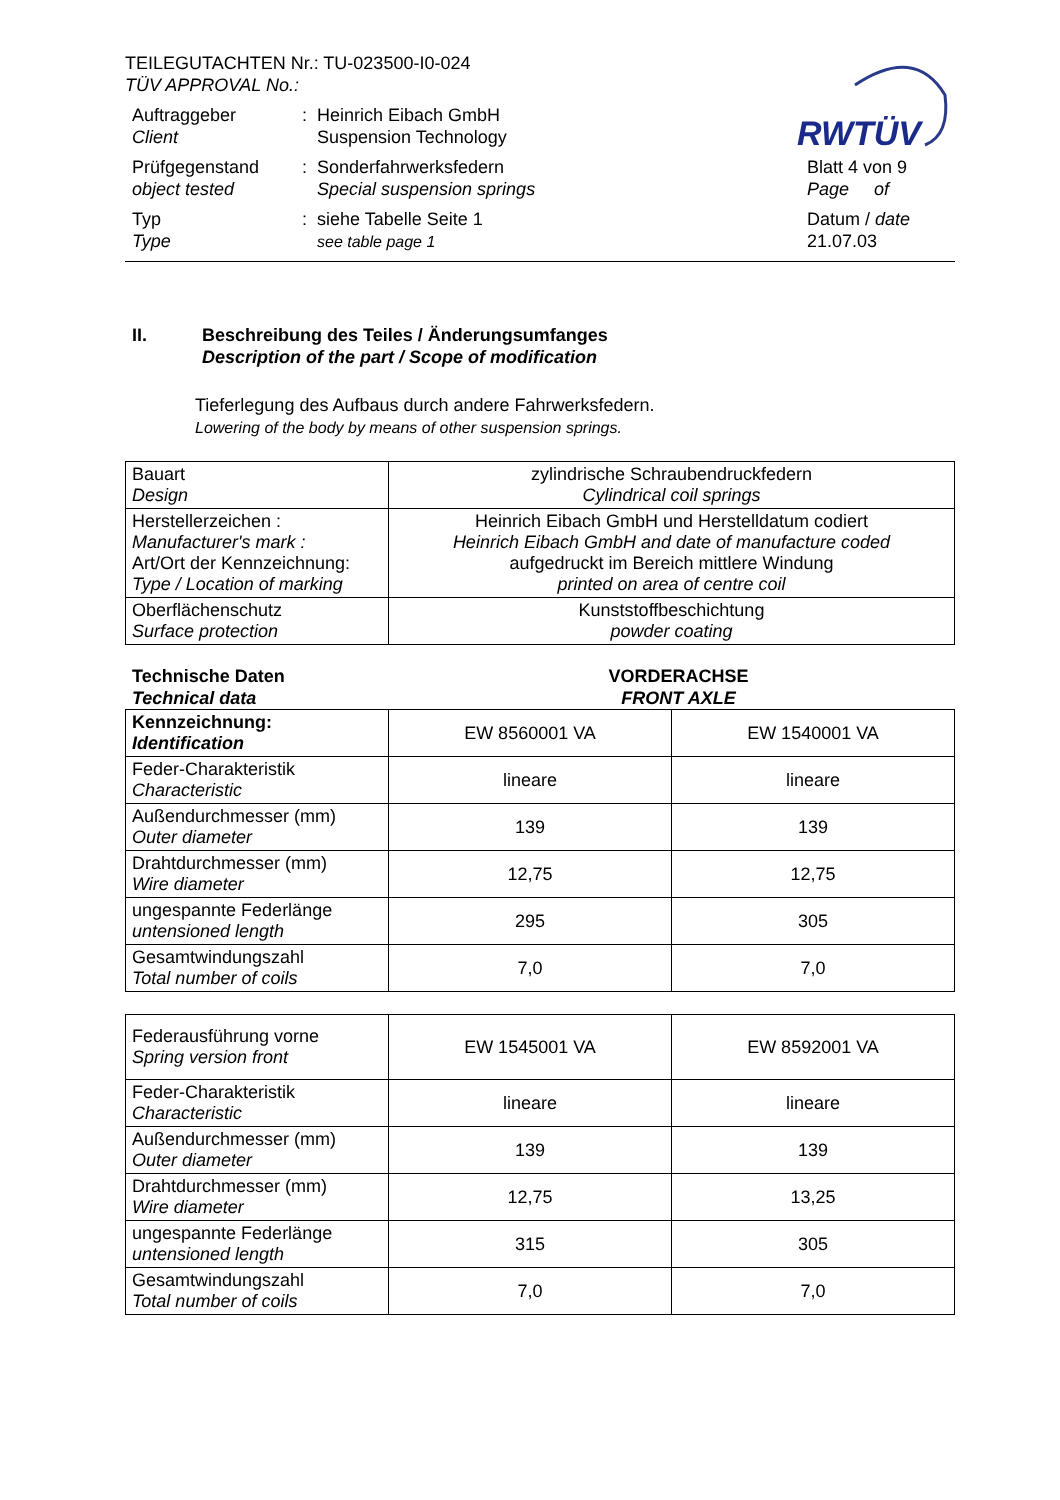RWTÜV
TEILEGUTACHTEN Nr.: TU-023500-I0-024
TÜV APPROVAL No.:
Auftraggeber
Client
: Heinrich Eibach GmbH
Suspension Technology
Prüfgegenstand
object tested
: Sonderfahrwerksfedern
Special suspension springs
Blatt 4 von 9
Page of
Typ
Type
: siehe Tabelle Seite 1
see table page 1
Datum / date
21.07.03
II. Beschreibung des Teiles / Änderungsumfanges
Description of the part / Scope of modification
Tieferlegung des Aufbaus durch andere Fahrwerksfedern.
Lowering of the body by means of other suspension springs.
| Bauart Design | zylindrische Schraubendruckfedern Cylindrical coil springs |
| Herstellerzeichen : Manufacturer's mark : Art/Ort der Kennzeichnung: Type / Location of marking | Heinrich Eibach GmbH und Herstelldatum codiert Heinrich Eibach GmbH and date of manufacture coded aufgedruckt im Bereich mittlere Windung printed on area of centre coil |
| Oberflächenschutz Surface protection | Kunststoffbeschichtung powder coating |
Technische Daten
Technical data
VORDERACHSE
FRONT AXLE
| Kennzeichnung: Identification | EW 8560001 VA | EW 1540001 VA |
| Feder-Charakteristik Characteristic | lineare | lineare |
| Außendurchmesser (mm) Outer diameter | 139 | 139 |
| Drahtdurchmesser (mm) Wire diameter | 12,75 | 12,75 |
| ungespannte Federlänge untensioned length | 295 | 305 |
| Gesamtwindungszahl Total number of coils | 7,0 | 7,0 |
| Federausführung vorne Spring version front | EW 1545001 VA | EW 8592001 VA |
| Feder-Charakteristik Characteristic | lineare | lineare |
| Außendurchmesser (mm) Outer diameter | 139 | 139 |
| Drahtdurchmesser (mm) Wire diameter | 12,75 | 13,25 |
| ungespannte Federlänge untensioned length | 315 | 305 |
| Gesamtwindungszahl Total number of coils | 7,0 | 7,0 |